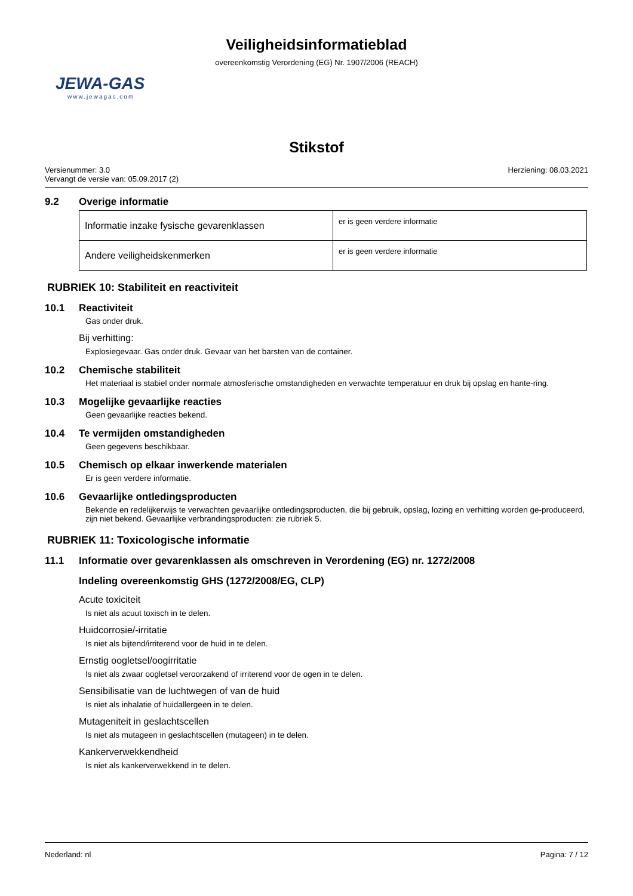Veiligheidsinformatieblad
overeenkomstig Verordening (EG) Nr. 1907/2006 (REACH)
JEWA-GAS
www.jewagas.com
Stikstof
Versienummer: 3.0
Vervangt de versie van: 05.09.2017 (2)
Herziening: 08.03.2021
9.2 Overige informatie
| Informatie inzake fysische gevarenklassen | er is geen verdere informatie |
| Andere veiligheidskenmerken | er is geen verdere informatie |
RUBRIEK 10: Stabiliteit en reactiviteit
10.1 Reactiviteit
Gas onder druk.
Bij verhitting:
Explosiegevaar. Gas onder druk. Gevaar van het barsten van de container.
10.2 Chemische stabiliteit
Het materiaal is stabiel onder normale atmosferische omstandigheden en verwachte temperatuur en druk bij opslag en hante-ring.
10.3 Mogelijke gevaarlijke reacties
Geen gevaarlijke reacties bekend.
10.4 Te vermijden omstandigheden
Geen gegevens beschikbaar.
10.5 Chemisch op elkaar inwerkende materialen
Er is geen verdere informatie.
10.6 Gevaarlijke ontledingsproducten
Bekende en redelijkerwijs te verwachten gevaarlijke ontledingsproducten, die bij gebruik, opslag, lozing en verhitting worden ge-produceerd, zijn niet bekend. Gevaarlijke verbrandingsproducten: zie rubriek 5.
RUBRIEK 11: Toxicologische informatie
11.1 Informatie over gevarenklassen als omschreven in Verordening (EG) nr. 1272/2008
Indeling overeenkomstig GHS (1272/2008/EG, CLP)
Acute toxiciteit
Is niet als acuut toxisch in te delen.
Huidcorrosie/-irritatie
Is niet als bijtend/irriterend voor de huid in te delen.
Ernstig oogletsel/oogirritatie
Is niet als zwaar oogletsel veroorzakend of irriterend voor de ogen in te delen.
Sensibilisatie van de luchtwegen of van de huid
Is niet als inhalatie of huidallergeen in te delen.
Mutageniteit in geslachtscellen
Is niet als mutageen in geslachtscellen (mutageen) in te delen.
Kankerverwekkendheid
Is niet als kankerverwekkend in te delen.
Nederland: nl Pagina: 7 / 12